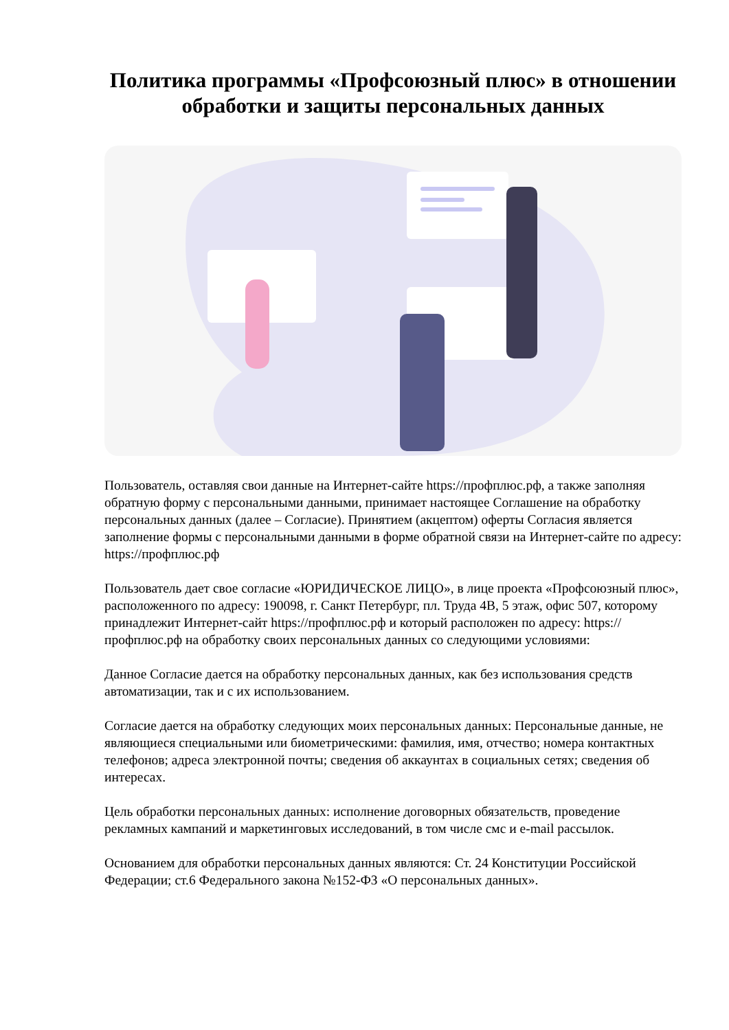Политика программы «Профсоюзный плюс» в отношении обработки и защиты персональных данных
Пользователь, оставляя свои данные на Интернет-сайте https://профплюс.рф, а также заполняя обратную форму с персональными данными, принимает настоящее Соглашение на обработку персональных данных (далее – Согласие). Принятием (акцептом) оферты Согласия является заполнение формы с персональными данными в форме обратной связи на Интернет-сайте по адресу: https://профплюс.рф
Пользователь дает свое согласие «ЮРИДИЧЕСКОЕ ЛИЦО», в лице проекта «Профсоюзный плюс», расположенного по адресу: 190098, г. Санкт Петербург, пл. Труда 4В, 5 этаж, офис 507, которому принадлежит Интернет-сайт https://профплюс.рф и который расположен по адресу: https://профплюс.рф на обработку своих персональных данных со следующими условиями:
Данное Согласие дается на обработку персональных данных, как без использования средств автоматизации, так и с их использованием.
Согласие дается на обработку следующих моих персональных данных: Персональные данные, не являющиеся специальными или биометрическими: фамилия, имя, отчество; номера контактных телефонов; адреса электронной почты; сведения об аккаунтах в социальных сетях; сведения об интересах.
Цель обработки персональных данных: исполнение договорных обязательств, проведение рекламных кампаний и маркетинговых исследований, в том числе смс и e-mail рассылок.
Основанием для обработки персональных данных являются: Ст. 24 Конституции Российской Федерации; ст.6 Федерального закона №152-ФЗ «О персональных данных».